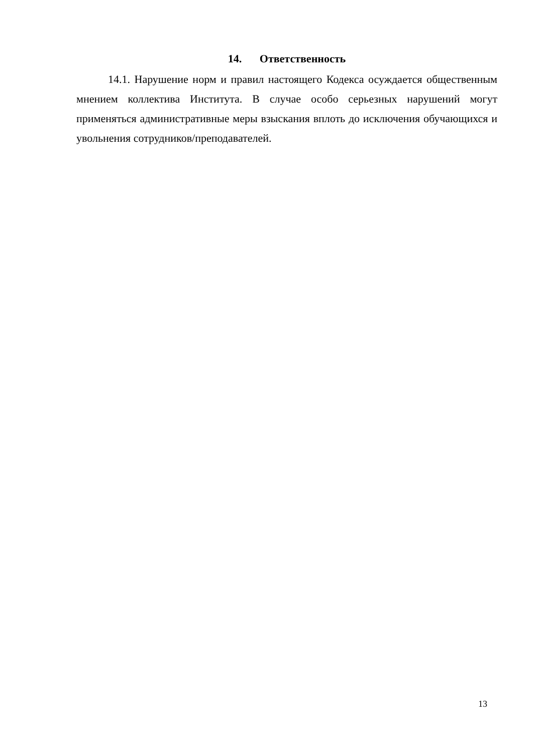14. Ответственность
14.1. Нарушение норм и правил настоящего Кодекса осуждается общественным мнением коллектива Института. В случае особо серьезных нарушений могут применяться административные меры взыскания вплоть до исключения обучающихся и увольнения сотрудников/преподавателей.
13